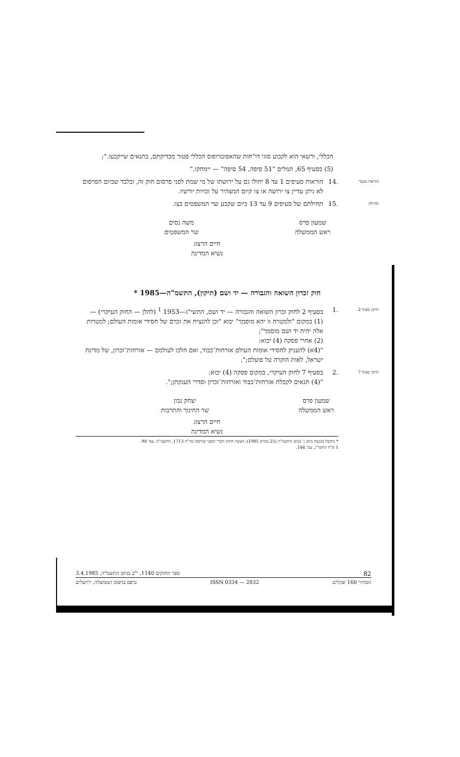הכללי, ורשאי הוא לקבוע סוגי דו"חות שהאפוטרופוס הכללי פטור מבדיקתם, בתנאים שייקבעו.";
(5) בסעיף 65, המלים "51 סיפה, 54 סיפה" — יימחקו."
הוראת מעבר
.14 הוראות סעיפים 1 עד 8 יחולו גם על ירושתו של מי שמת לפני פרסום חוק זה, ובלבד שביום הפרסום לא ניתן עדיין צו ירושה או צו קיום המצהיר על זכויות יורשיו.
תחילה
.15 תחילתם של סעיפים 9 עד 13 ביום שקבע שר המשפטים בצו.
שמעון פרס
ראש הממשלה
משה נסים
שר המשפטים
חיים הרצוג
נשיא המדינה
חוק זכרון השואה והגבורה — יד ושם (תיקון), התשמ"ה—1985 *
תיקון סעיף 2
.1 בסעיף 2 לחוק זכרון השואה והגבורה — יד ושם, התשי"ג—1953 <sup>1</sup> (להלן — החוק העיקרי) —
(1) במקום "ולמטרה זו יהא מוסמך" יבוא "וכן להנציח את זכרם של חסידי אומות העולם; למטרות אלה יהיה יד ושם מוסמך";
(2) אחרי פסקה (4) יבוא:
"(4א) להעניק לחסידי אומות העולם אזרחות־כבוד, ואם הלכו לעולמם — אזרחות־זכרון, של מדינת ישראל, לאות הוקרה על פועלם;".
תיקון סעיף 7
.2 בסעיף 7 לחוק העיקרי, במקום פסקה (4) יבוא:
"(4) תנאים לקבלת אזרחות־כבוד ואזרחות־זכרון וסדרי הענקתן;".
שמעון פרס
ראש הממשלה
יצחק נבון
שר החינוך והתרבות
חיים הרצוג
נשיא המדינה
* נתקבל בכנסת ביום ג' בניסן התשמ"ה (25 במרס 1985); הצעת החוק ודברי הסבר פורסמו בה"ח 1713, התשמ"ה, עמ' 98.
1 ס"ח התשי"ג, עמ' 144.
82 ספר החוקים 1140, י"ב בניסן התשמ"ה, 3.4.1985
המחיר 160 שקלים ISSN 0334 — 2832 נדפס בדפוס הממשלה, ירושלים